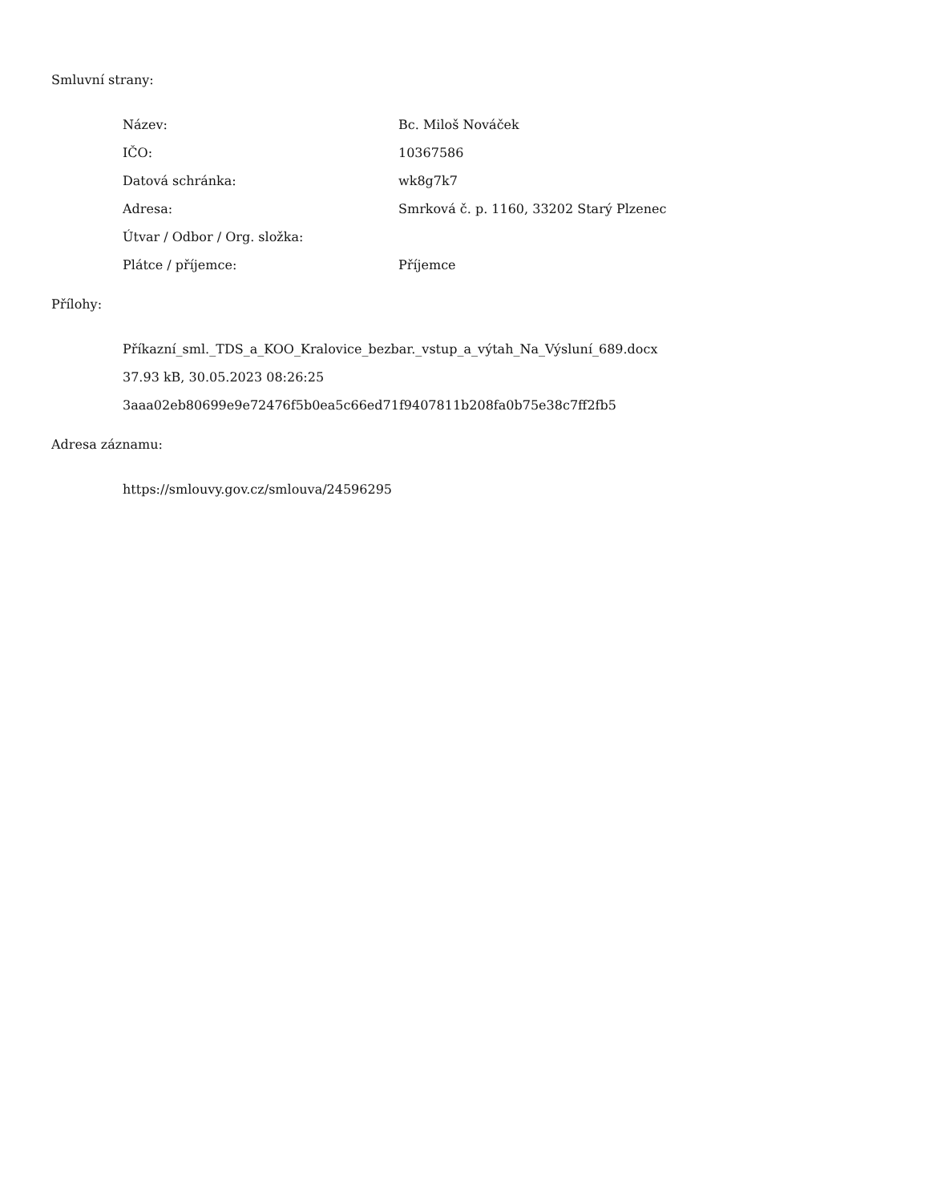Smluvní strany:
| Název: | Bc. Miloš Nováček |
| IČO: | 10367586 |
| Datová schránka: | wk8g7k7 |
| Adresa: | Smrková č. p. 1160, 33202 Starý Plzenec |
| Útvar / Odbor / Org. složka: | |
| Plátce / příjemce: | Příjemce |
Přílohy:
Příkazní_sml._TDS_a_KOO_Kralovice_bezbar._vstup_a_výtah_Na_Výsluní_689.docx
37.93 kB, 30.05.2023 08:26:25
3aaa02eb80699e9e72476f5b0ea5c66ed71f9407811b208fa0b75e38c7ff2fb5
Adresa záznamu:
https://smlouvy.gov.cz/smlouva/24596295